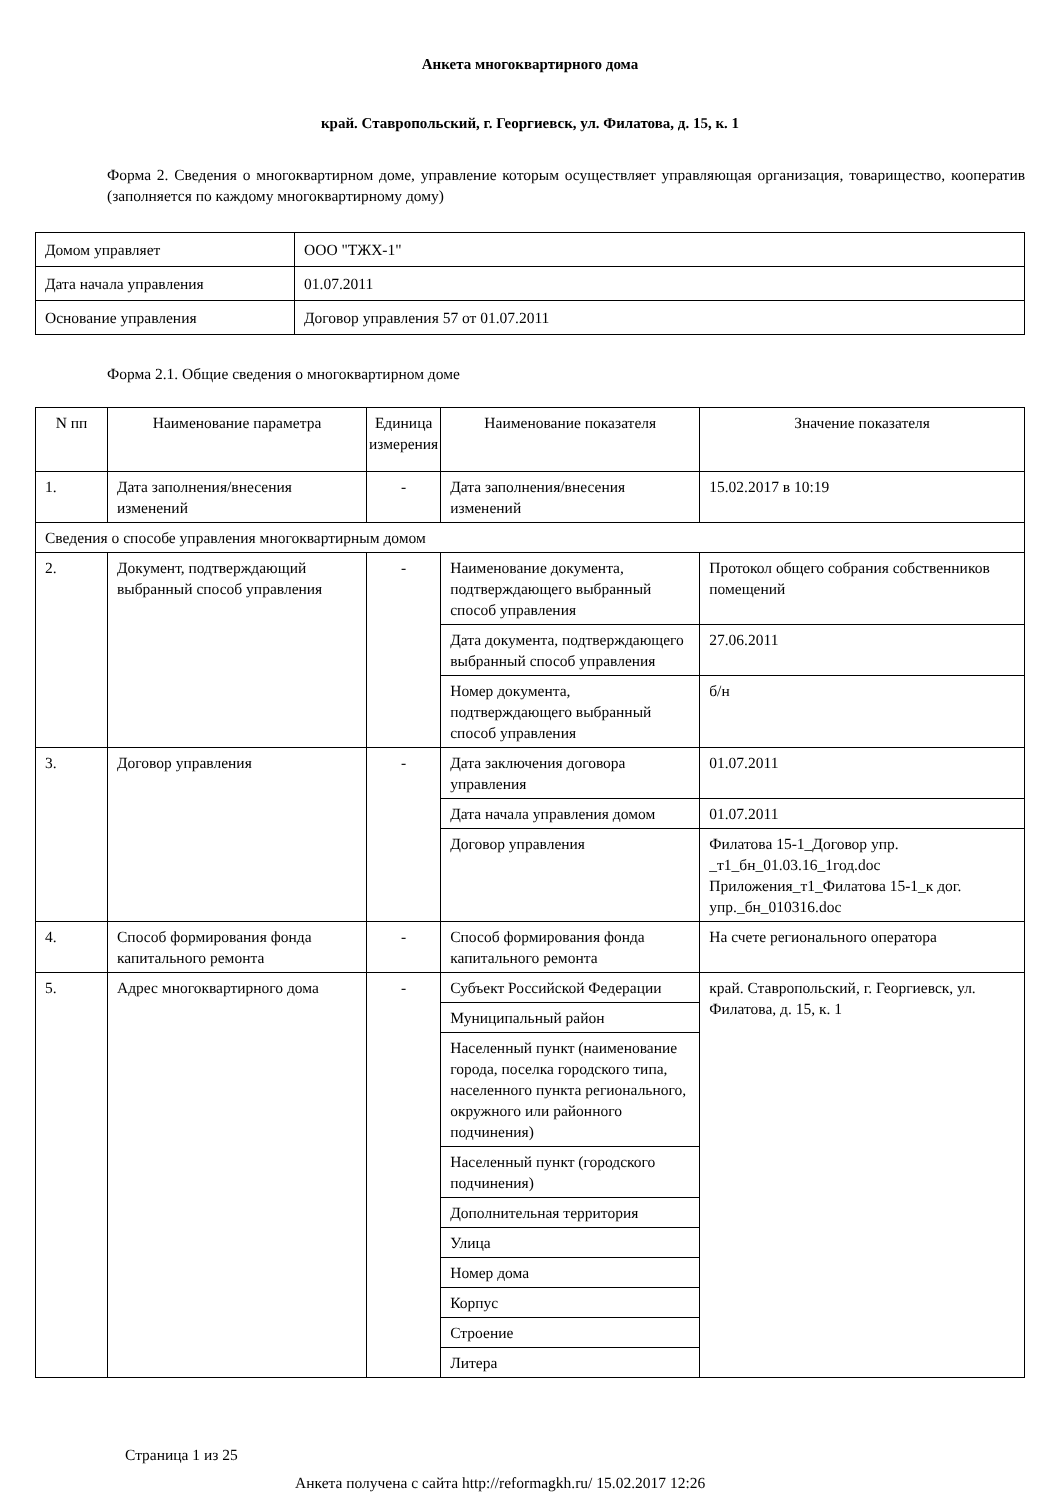Анкета многоквартирного дома
край. Ставропольский, г. Георгиевск, ул. Филатова, д. 15, к. 1
Форма 2. Сведения о многоквартирном доме, управление которым осуществляет управляющая организация, товарищество, кооператив (заполняется по каждому многоквартирному дому)
| Домом управляет | ООО "ТЖХ-1" |
| Дата начала управления | 01.07.2011 |
| Основание управления | Договор управления 57 от 01.07.2011 |
Форма 2.1. Общие сведения о многоквартирном доме
| N пп | Наименование параметра | Единица измерения | Наименование показателя | Значение показателя |
| --- | --- | --- | --- | --- |
| 1. | Дата заполнения/внесения изменений | - | Дата заполнения/внесения изменений | 15.02.2017 в 10:19 |
| Сведения о способе управления многоквартирным домом | | | | |
| 2. | Документ, подтверждающий выбранный способ управления | - | Наименование документа, подтверждающего выбранный способ управления | Протокол общего собрания собственников помещений |
| | | | Дата документа, подтверждающего выбранный способ управления | 27.06.2011 |
| | | | Номер документа, подтверждающего выбранный способ управления | б/н |
| 3. | Договор управления | - | Дата заключения договора управления | 01.07.2011 |
| | | | Дата начала управления домом | 01.07.2011 |
| | | | Договор управления | Филатова 15-1_Договор упр. _т1_бн_01.03.16_1год.doc Приложения_т1_Филатова 15-1_к дог. упр._бн_010316.doc |
| 4. | Способ формирования фонда капитального ремонта | - | Способ формирования фонда капитального ремонта | На счете регионального оператора |
| 5. | Адрес многоквартирного дома | - | Субъект Российской Федерации | край. Ставропольский, г. Георгиевск, ул. Филатова, д. 15, к. 1 |
| | | | Муниципальный район | |
| | | | Населенный пункт (наименование города, поселка городского типа, населенного пункта регионального, окружного или районного подчинения) | |
| | | | Населенный пункт (городского подчинения) | |
| | | | Дополнительная территория | |
| | | | Улица | |
| | | | Номер дома | |
| | | | Корпус | |
| | | | Строение | |
| | | | Литера | |
Страница 1 из 25
Анкета получена с сайта http://reformagkh.ru/ 15.02.2017 12:26